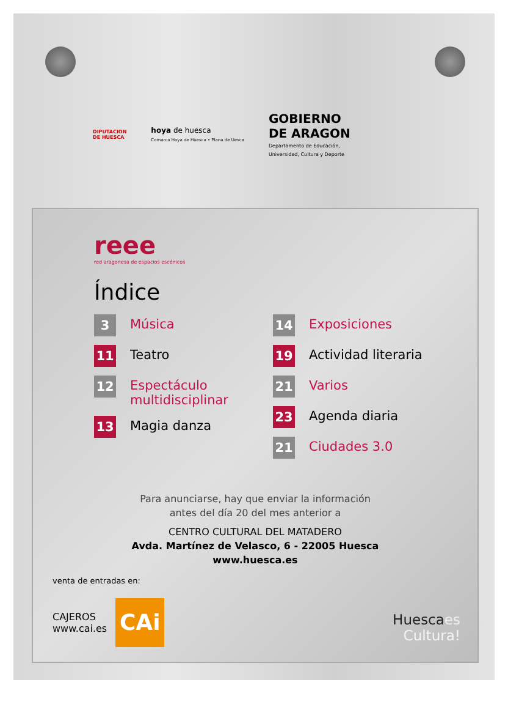DIPUTACION
DE HUESCA
hoya de huesca
Comarca Hoya de Huesca • Plana de Uesca
GOBIERNO
DE ARAGON
Departamento de Educación,
Universidad, Cultura y Deporte
reee
red aragonesa de espacios escénicos
Índice
3
Música
11
Teatro
12
Espectáculo
multidisciplinar
13
Magia danza
14
Exposiciones
19
Actividad literaria
21
Varios
23
Agenda diaria
21
Ciudades 3.0
Para anunciarse, hay que enviar la información
antes del día 20 del mes anterior a
CENTRO CULTURAL DEL MATADERO
Avda. Martínez de Velasco, 6 - 22005 Huesca
www.huesca.es
venta de entradas en:
CAJEROS
www.cai.es
CAi
Huescaes
Cultura!